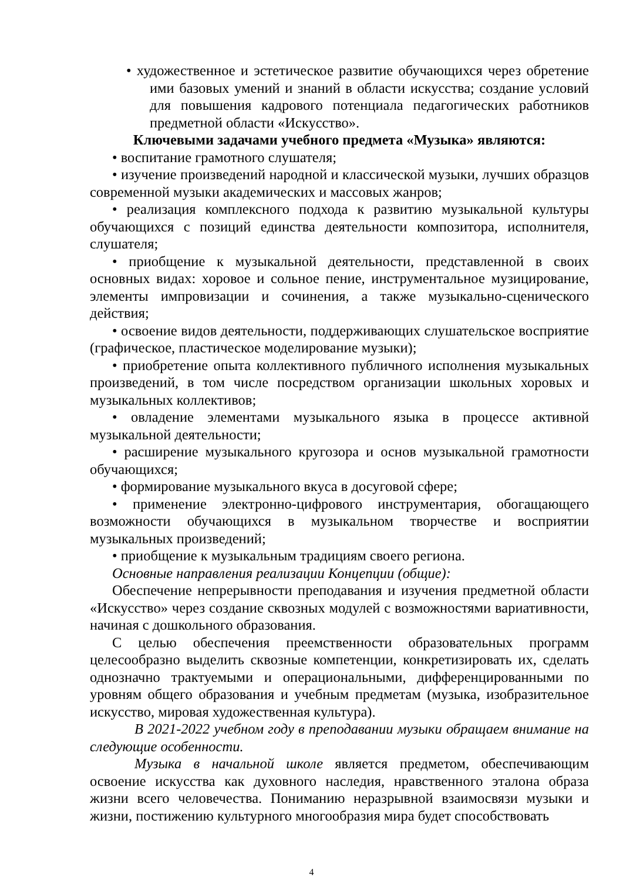• художественное и эстетическое развитие обучающихся через обретение ими базовых умений и знаний в области искусства; создание условий для повышения кадрового потенциала педагогических работников предметной области «Искусство».
Ключевыми задачами учебного предмета «Музыка» являются:
• воспитание грамотного слушателя;
• изучение произведений народной и классической музыки, лучших образцов современной музыки академических и массовых жанров;
• реализация комплексного подхода к развитию музыкальной культуры обучающихся с позиций единства деятельности композитора, исполнителя, слушателя;
• приобщение к музыкальной деятельности, представленной в своих основных видах: хоровое и сольное пение, инструментальное музицирование, элементы импровизации и сочинения, а также музыкально-сценического действия;
• освоение видов деятельности, поддерживающих слушательское восприятие (графическое, пластическое моделирование музыки);
• приобретение опыта коллективного публичного исполнения музыкальных произведений, в том числе посредством организации школьных хоровых и музыкальных коллективов;
• овладение элементами музыкального языка в процессе активной музыкальной деятельности;
• расширение музыкального кругозора и основ музыкальной грамотности обучающихся;
• формирование музыкального вкуса в досуговой сфере;
• применение электронно-цифрового инструментария, обогащающего возможности обучающихся в музыкальном творчестве и восприятии музыкальных произведений;
• приобщение к музыкальным традициям своего региона.
Основные направления реализации Концепции (общие):
Обеспечение непрерывности преподавания и изучения предметной области «Искусство» через создание сквозных модулей с возможностями вариативности, начиная с дошкольного образования.
С целью обеспечения преемственности образовательных программ целесообразно выделить сквозные компетенции, конкретизировать их, сделать однозначно трактуемыми и операциональными, дифференцированными по уровням общего образования и учебным предметам (музыка, изобразительное искусство, мировая художественная культура).
В 2021-2022 учебном году в преподавании музыки обращаем внимание на следующие особенности.
Музыка в начальной школе является предметом, обеспечивающим освоение искусства как духовного наследия, нравственного эталона образа жизни всего человечества. Пониманию неразрывной взаимосвязи музыки и жизни, постижению культурного многообразия мира будет способствовать
4